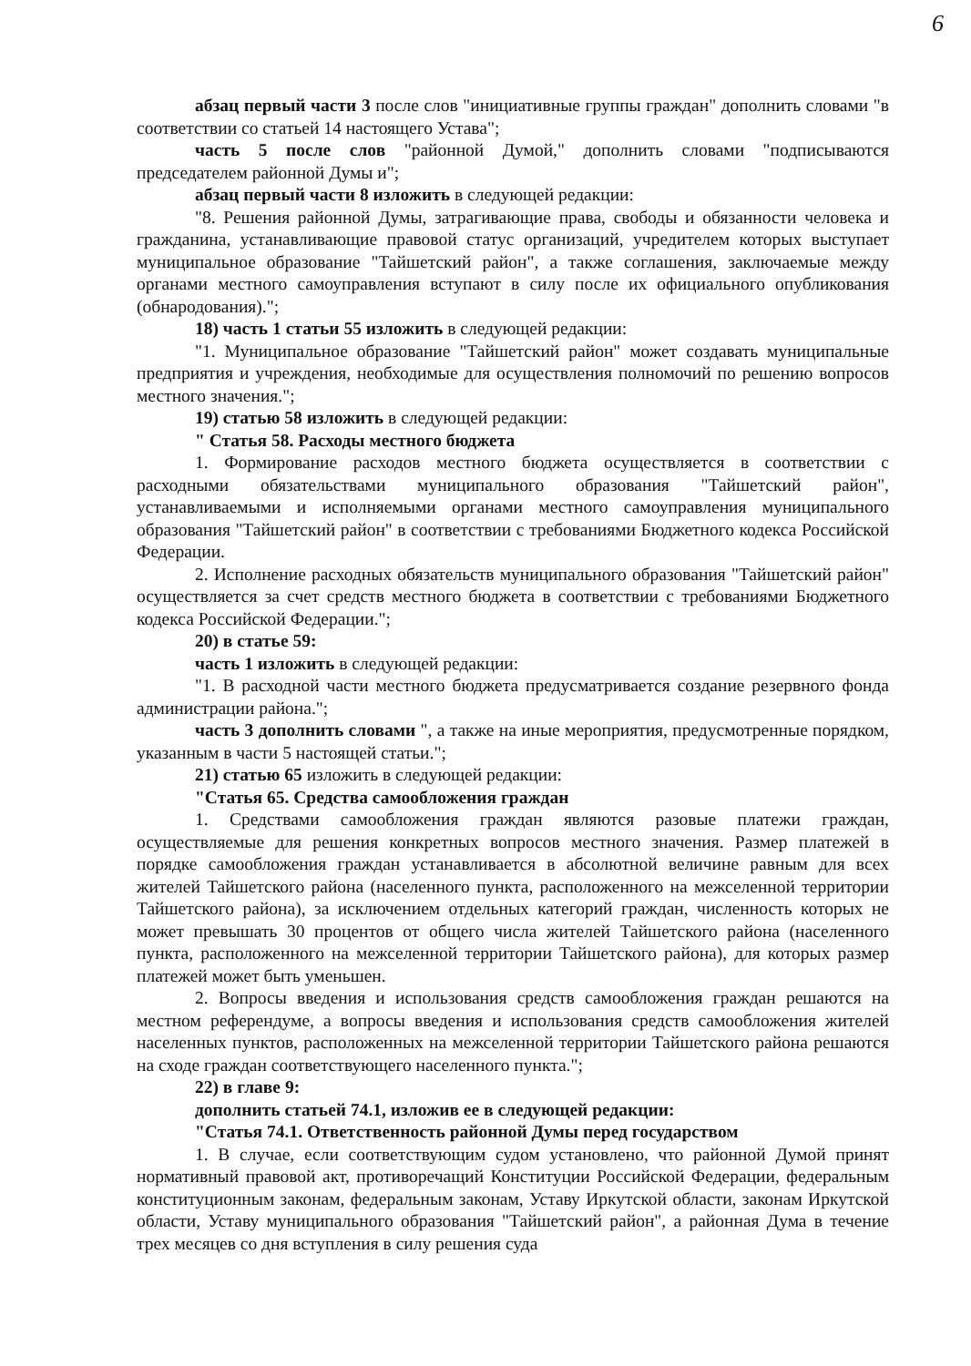6
абзац первый части 3 после слов "инициативные группы граждан" дополнить словами "в соответствии со статьей 14 настоящего Устава";
часть 5 после слов "районной Думой," дополнить словами "подписываются председателем районной Думы и";
абзац первый части 8 изложить в следующей редакции:
"8. Решения районной Думы, затрагивающие права, свободы и обязанности человека и гражданина, устанавливающие правовой статус организаций, учредителем которых выступает муниципальное образование "Тайшетский район", а также соглашения, заключаемые между органами местного самоуправления вступают в силу после их официального опубликования (обнародования).";
18) часть 1 статьи 55 изложить в следующей редакции:
"1. Муниципальное образование "Тайшетский район" может создавать муниципальные предприятия и учреждения, необходимые для осуществления полномочий по решению вопросов местного значения.";
19) статью 58 изложить в следующей редакции:
" Статья 58. Расходы местного бюджета
1. Формирование расходов местного бюджета осуществляется в соответствии с расходными обязательствами муниципального образования "Тайшетский район", устанавливаемыми и исполняемыми органами местного самоуправления муниципального образования "Тайшетский район" в соответствии с требованиями Бюджетного кодекса Российской Федерации.
2. Исполнение расходных обязательств муниципального образования "Тайшетский район" осуществляется за счет средств местного бюджета в соответствии с требованиями Бюджетного кодекса Российской Федерации.";
20) в статье 59:
часть 1 изложить в следующей редакции:
"1. В расходной части местного бюджета предусматривается создание резервного фонда администрации района.";
часть 3 дополнить словами ", а также на иные мероприятия, предусмотренные порядком, указанным в части 5 настоящей статьи.";
21) статью 65 изложить в следующей редакции:
"Статья 65. Средства самообложения граждан
1. Средствами самообложения граждан являются разовые платежи граждан, осуществляемые для решения конкретных вопросов местного значения. Размер платежей в порядке самообложения граждан устанавливается в абсолютной величине равным для всех жителей Тайшетского района (населенного пункта, расположенного на межселенной территории Тайшетского района), за исключением отдельных категорий граждан, численность которых не может превышать 30 процентов от общего числа жителей Тайшетского района (населенного пункта, расположенного на межселенной территории Тайшетского района), для которых размер платежей может быть уменьшен.
2. Вопросы введения и использования средств самообложения граждан решаются на местном референдуме, а вопросы введения и использования средств самообложения жителей населенных пунктов, расположенных на межселенной территории Тайшетского района решаются на сходе граждан соответствующего населенного пункта.";
22) в главе 9:
дополнить статьей 74.1, изложив ее в следующей редакции:
"Статья 74.1. Ответственность районной Думы перед государством
1. В случае, если соответствующим судом установлено, что районной Думой принят нормативный правовой акт, противоречащий Конституции Российской Федерации, федеральным конституционным законам, федеральным законам, Уставу Иркутской области, законам Иркутской области, Уставу муниципального образования "Тайшетский район", а районная Дума в течение трех месяцев со дня вступления в силу решения суда